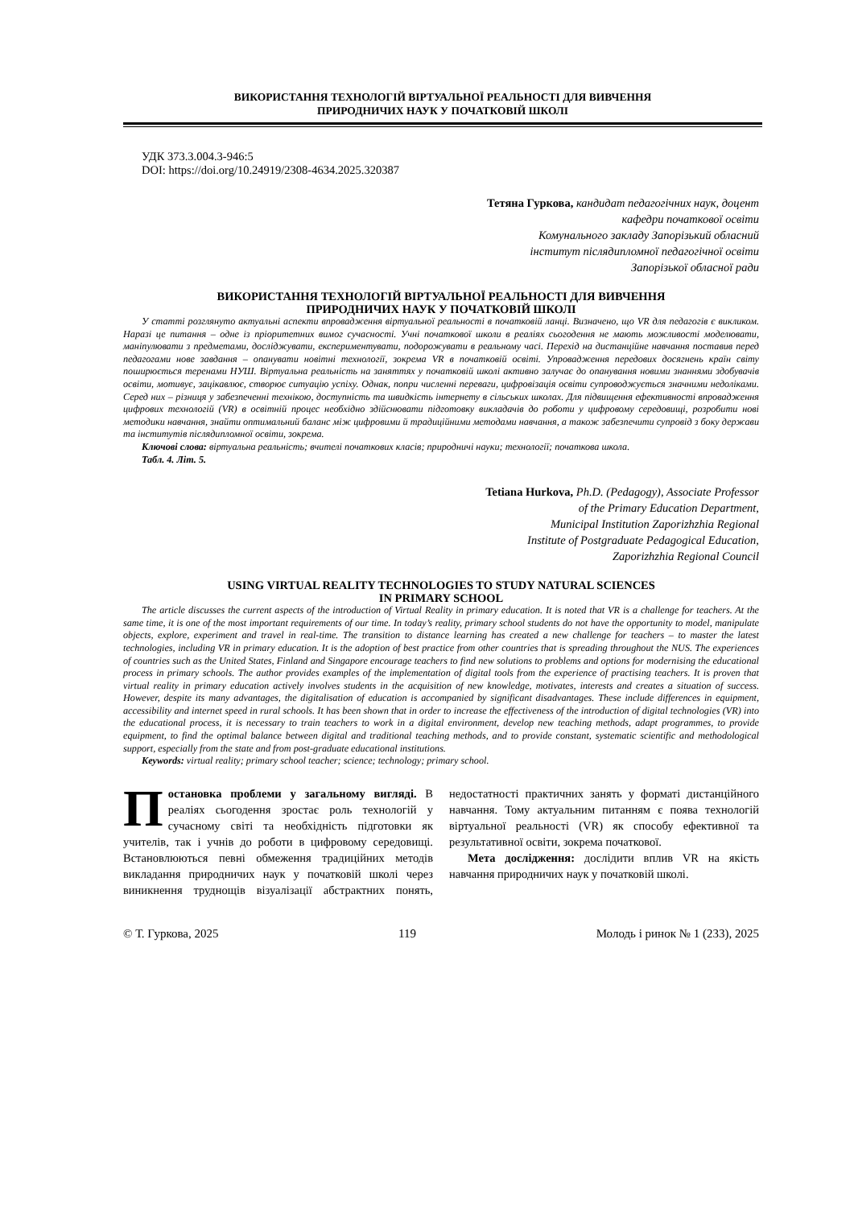ВИКОРИСТАННЯ ТЕХНОЛОГІЙ ВІРТУАЛЬНОЇ РЕАЛЬНОСТІ ДЛЯ ВИВЧЕННЯ
ПРИРОДНИЧИХ НАУК У ПОЧАТКОВІЙ ШКОЛІ
УДК 373.3.004.3-946:5
DOI: https://doi.org/10.24919/2308-4634.2025.320387
Тетяна Гуркова, кандидат педагогічних наук, доцент
кафедри початкової освіти
Комунального закладу Запорізький обласний
інститут післядипломної педагогічної освіти
Запорізької обласної ради
ВИКОРИСТАННЯ ТЕХНОЛОГІЙ ВІРТУАЛЬНОЇ РЕАЛЬНОСТІ ДЛЯ ВИВЧЕННЯ
ПРИРОДНИЧИХ НАУК У ПОЧАТКОВІЙ ШКОЛІ
У статті розглянуто актуальні аспекти впровадження віртуальної реальності в початковій ланці. Визначено, що VR для педагогів є викликом. Наразі це питання – одне із пріоритетних вимог сучасності. Учні початкової школи в реаліях сьогодення не мають можливості моделювати, маніпулювати з предметами, досліджувати, експериментувати, подорожувати в реальному часі. Перехід на дистанційне навчання поставив перед педагогами нове завдання – опанувати новітні технології, зокрема VR в початковій освіті. Упровадження передових досягнень країн світу поширюється теренами НУШ. Віртуальна реальність на заняттях у початковій школі активно залучає до опанування новими знаннями здобувачів освіти, мотивує, зацікавлює, створює ситуацію успіху. Однак, попри численні переваги, цифровізація освіти супроводжується значними недоліками. Серед них – різниця у забезпеченні технікою, доступність та швидкість інтернету в сільських школах. Для підвищення ефективності впровадження цифрових технологій (VR) в освітній процес необхідно здійснювати підготовку викладачів до роботи у цифровому середовищі, розробити нові методики навчання, знайти оптимальний баланс між цифровими й традиційними методами навчання, а також забезпечити супровід з боку держави та інститутів післядипломної освіти, зокрема.
Ключові слова: віртуальна реальність; вчителі початкових класів; природничі науки; технології; початкова школа.
Табл. 4. Літ. 5.
Tetiana Hurkova, Ph.D. (Pedagogy), Associate Professor
of the Primary Education Department,
Municipal Institution Zaporizhzhia Regional
Institute of Postgraduate Pedagogical Education,
Zaporizhzhia Regional Council
USING VIRTUAL REALITY TECHNOLOGIES TO STUDY NATURAL SCIENCES
IN PRIMARY SCHOOL
The article discusses the current aspects of the introduction of Virtual Reality in primary education. It is noted that VR is a challenge for teachers. At the same time, it is one of the most important requirements of our time. In today’s reality, primary school students do not have the opportunity to model, manipulate objects, explore, experiment and travel in real-time. The transition to distance learning has created a new challenge for teachers – to master the latest technologies, including VR in primary education. It is the adoption of best practice from other countries that is spreading throughout the NUS. The experiences of countries such as the United States, Finland and Singapore encourage teachers to find new solutions to problems and options for modernising the educational process in primary schools. The author provides examples of the implementation of digital tools from the experience of practising teachers. It is proven that virtual reality in primary education actively involves students in the acquisition of new knowledge, motivates, interests and creates a situation of success. However, despite its many advantages, the digitalisation of education is accompanied by significant disadvantages. These include differences in equipment, accessibility and internet speed in rural schools. It has been shown that in order to increase the effectiveness of the introduction of digital technologies (VR) into the educational process, it is necessary to train teachers to work in a digital environment, develop new teaching methods, adapt programmes, to provide equipment, to find the optimal balance between digital and traditional teaching methods, and to provide constant, systematic scientific and methodological support, especially from the state and from post-graduate educational institutions.
Keywords: virtual reality; primary school teacher; science; technology; primary school.
Постановка проблеми у загальному вигляді. В реаліях сьогодення зростає роль технологій у сучасному світі та необхідність підготовки як учителів, так і учнів до роботи в цифровому середовищі. Встановлюються певні обмеження традиційних методів викладання природничих наук у початковій школі через виникнення труднощів візуалізації абстрактних понять, недостатності практичних занять у форматі дистанційного навчання. Тому актуальним питанням є поява технологій віртуальної реальності (VR) як способу ефективної та результативної освіти, зокрема початкової.
Мета дослідження: дослідити вплив VR на якість навчання природничих наук у початковій школі.
© Т. Гуркова, 2025 119 Молодь і ринок № 1 (233), 2025